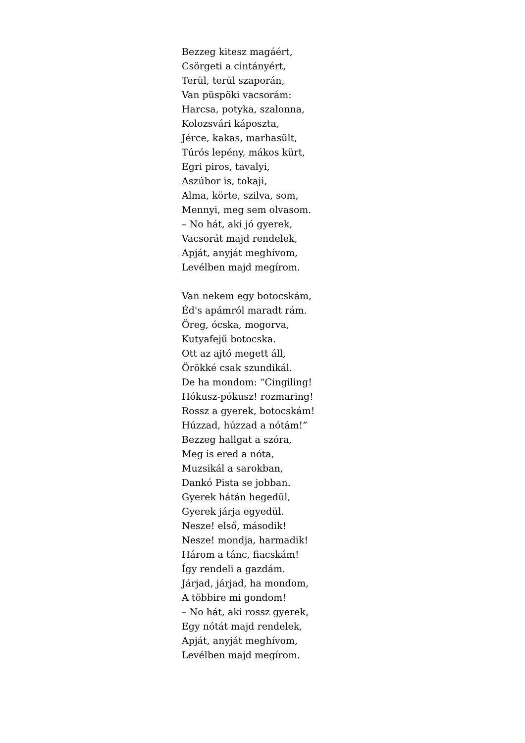Bezzeg kitesz magáért,
Csörgeti a cintányért,
Terül, terül szaporán,
Van püspöki vacsorám:
Harcsa, potyka, szalonna,
Kolozsvári káposzta,
Jérce, kakas, marhasült,
Túrós lepény, mákos kürt,
Egri piros, tavalyi,
Aszúbor is, tokaji,
Alma, körte, szilva, som,
Mennyi, meg sem olvasom.
– No hát, aki jó gyerek,
Vacsorát majd rendelek,
Apját, anyját meghívom,
Levélben majd megírom.
Van nekem egy botocskám,
Éd's apámról maradt rám.
Öreg, ócska, mogorva,
Kutyafejű botocska.
Ott az ajtó megett áll,
Örökké csak szundikál.
De ha mondom: “Cingiling!
Hókusz-pókusz! rozmaring!
Rossz a gyerek, botocskám!
Húzzad, húzzad a nótám!”
Bezzeg hallgat a szóra,
Meg is ered a nóta,
Muzsikál a sarokban,
Dankó Pista se jobban.
Gyerek hátán hegedül,
Gyerek járja egyedül.
Nesze! első, második!
Nesze! mondja, harmadik!
Három a tánc, fiacskám!
Így rendeli a gazdám.
Járjad, járjad, ha mondom,
A többire mi gondom!
– No hát, aki rossz gyerek,
Egy nótát majd rendelek,
Apját, anyját meghívom,
Levélben majd megírom.